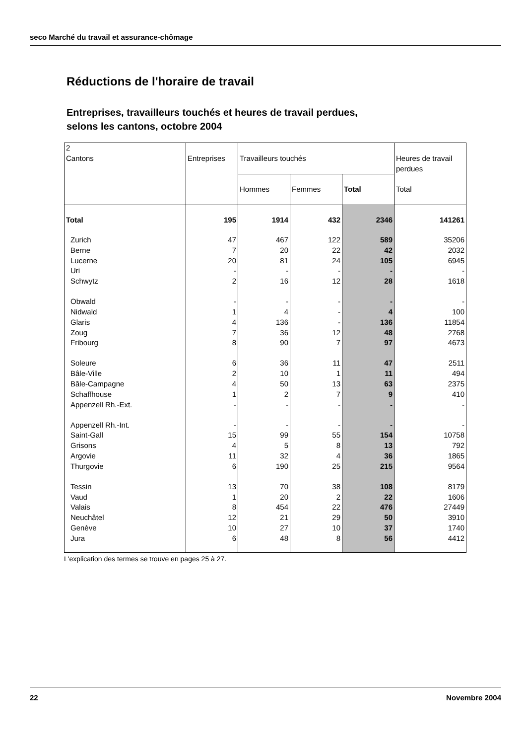seco Marché du travail et assurance-chômage
Réductions de l'horaire de travail
Entreprises, travailleurs touchés et heures de travail perdues,
selons les cantons, octobre 2004
| 2 Cantons | Entreprises | Travailleurs touchés | | | Heures de travail perdues |
| --- | --- | --- | --- | --- | --- |
| | | Hommes | Femmes | Total | Total |
| Total | 195 | 1914 | 432 | 2346 | 141261 |
| Zurich | 47 | 467 | 122 | 589 | 35206 |
| Berne | 7 | 20 | 22 | 42 | 2032 |
| Lucerne | 20 | 81 | 24 | 105 | 6945 |
| Uri | - | - | - | - | - |
| Schwytz | 2 | 16 | 12 | 28 | 1618 |
| Obwald | - | - | - | - | - |
| Nidwald | 1 | 4 | - | 4 | 100 |
| Glaris | 4 | 136 | - | 136 | 11854 |
| Zoug | 7 | 36 | 12 | 48 | 2768 |
| Fribourg | 8 | 90 | 7 | 97 | 4673 |
| Soleure | 6 | 36 | 11 | 47 | 2511 |
| Bâle-Ville | 2 | 10 | 1 | 11 | 494 |
| Bâle-Campagne | 4 | 50 | 13 | 63 | 2375 |
| Schaffhouse | 1 | 2 | 7 | 9 | 410 |
| Appenzell Rh.-Ext. | - | - | - | - | - |
| Appenzell Rh.-Int. | - | - | - | - | - |
| Saint-Gall | 15 | 99 | 55 | 154 | 10758 |
| Grisons | 4 | 5 | 8 | 13 | 792 |
| Argovie | 11 | 32 | 4 | 36 | 1865 |
| Thurgovie | 6 | 190 | 25 | 215 | 9564 |
| Tessin | 13 | 70 | 38 | 108 | 8179 |
| Vaud | 1 | 20 | 2 | 22 | 1606 |
| Valais | 8 | 454 | 22 | 476 | 27449 |
| Neuchâtel | 12 | 21 | 29 | 50 | 3910 |
| Genève | 10 | 27 | 10 | 37 | 1740 |
| Jura | 6 | 48 | 8 | 56 | 4412 |
L'explication des termes se trouve en pages 25 à 27.
22 Novembre 2004